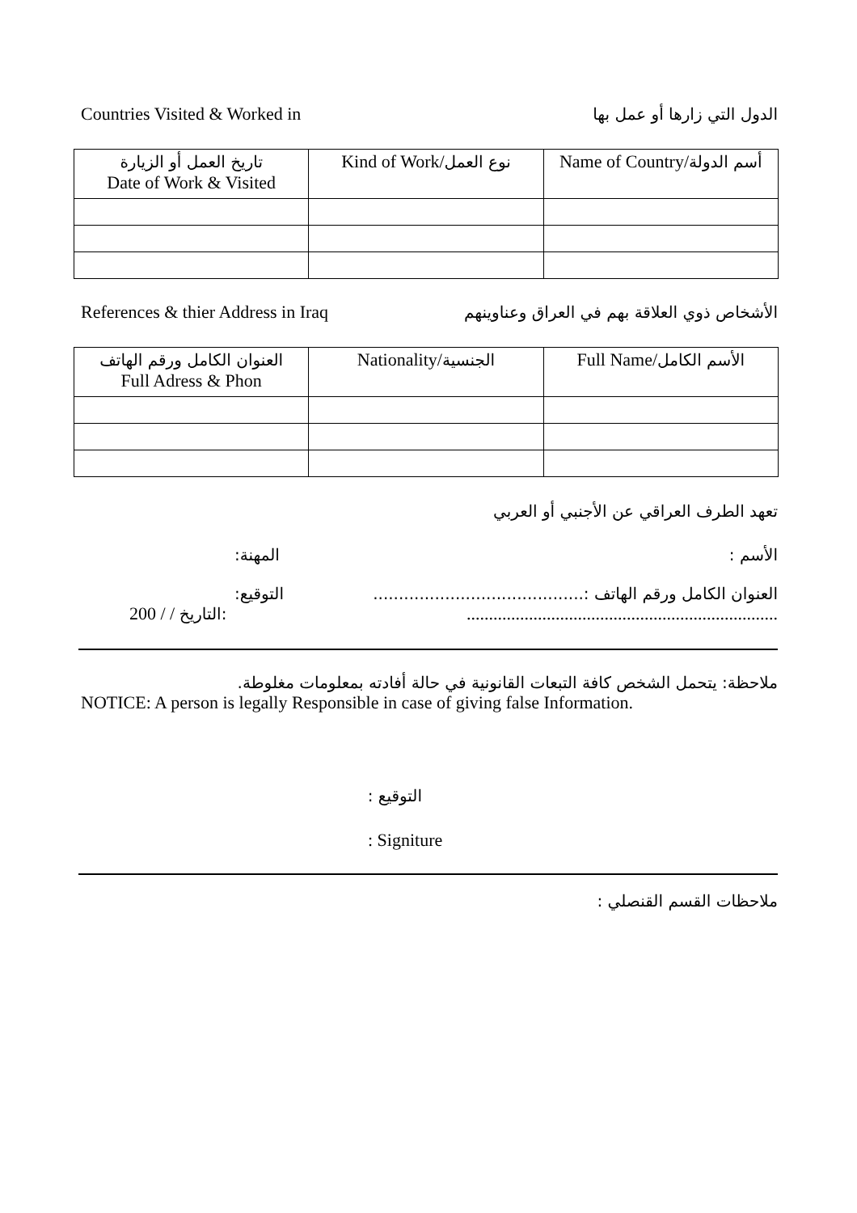Countries Visited & Worked in الدول التي زارها أو عمل بها
| تاريخ العمل أو الزيارة Date of Work & Visited | Kind of Work/ نوع العمل | Name of Country/ أسم الدولة |
References & thier Address in Iraq الأشخاص ذوي العلاقة بهم في العراق وعناوينهم
| العنوان الكامل ورقم الهاتف Full Adress & Phon | Nationality/ الجنسية | Full Name/ الأسم الكامل |
تعهد الطرف العراقي عن الأجنبي أو العربي
المهنة: الأسم :
التوقيع: العنوان الكامل ورقم الهاتف :.........................................
200 / / التاريخ:......................................................................
ملاحظة: يتحمل الشخص كافة التبعات القانونية في حالة أفادته بمعلومات مغلوطة.
NOTICE: A person is legally Responsible in case of giving false Information.
التوقيع :
: Signiture
ملاحظات القسم القنصلي :